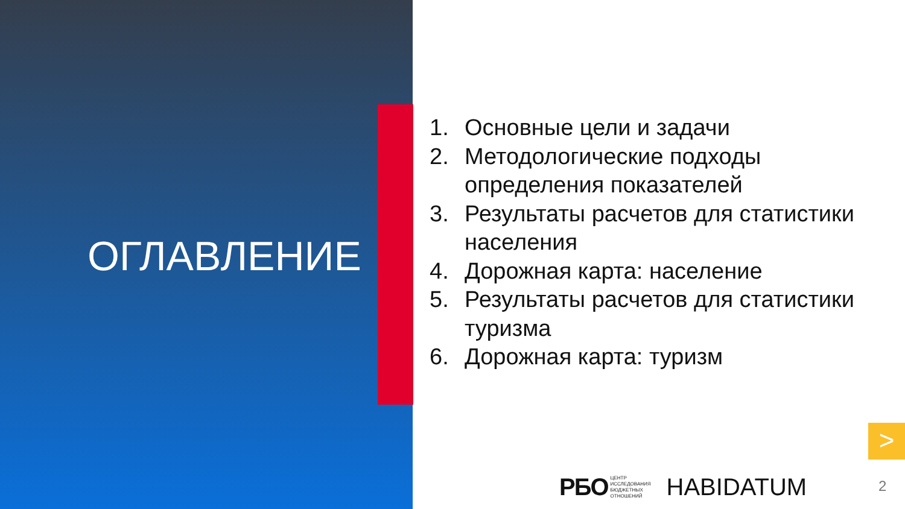ОГЛАВЛЕНИЕ
1. Основные цели и задачи
2. Методологические подходы определения показателей
3. Результаты расчетов для статистики населения
4. Дорожная карта: население
5. Результаты расчетов для статистики туризма
6. Дорожная карта: туризм
>
РБО ЦЕНТР
ИССЛЕДОВАНИЯ
БЮДЖЕТНЫХ
ОТНОШЕНИЙ
HABIDATUM
2